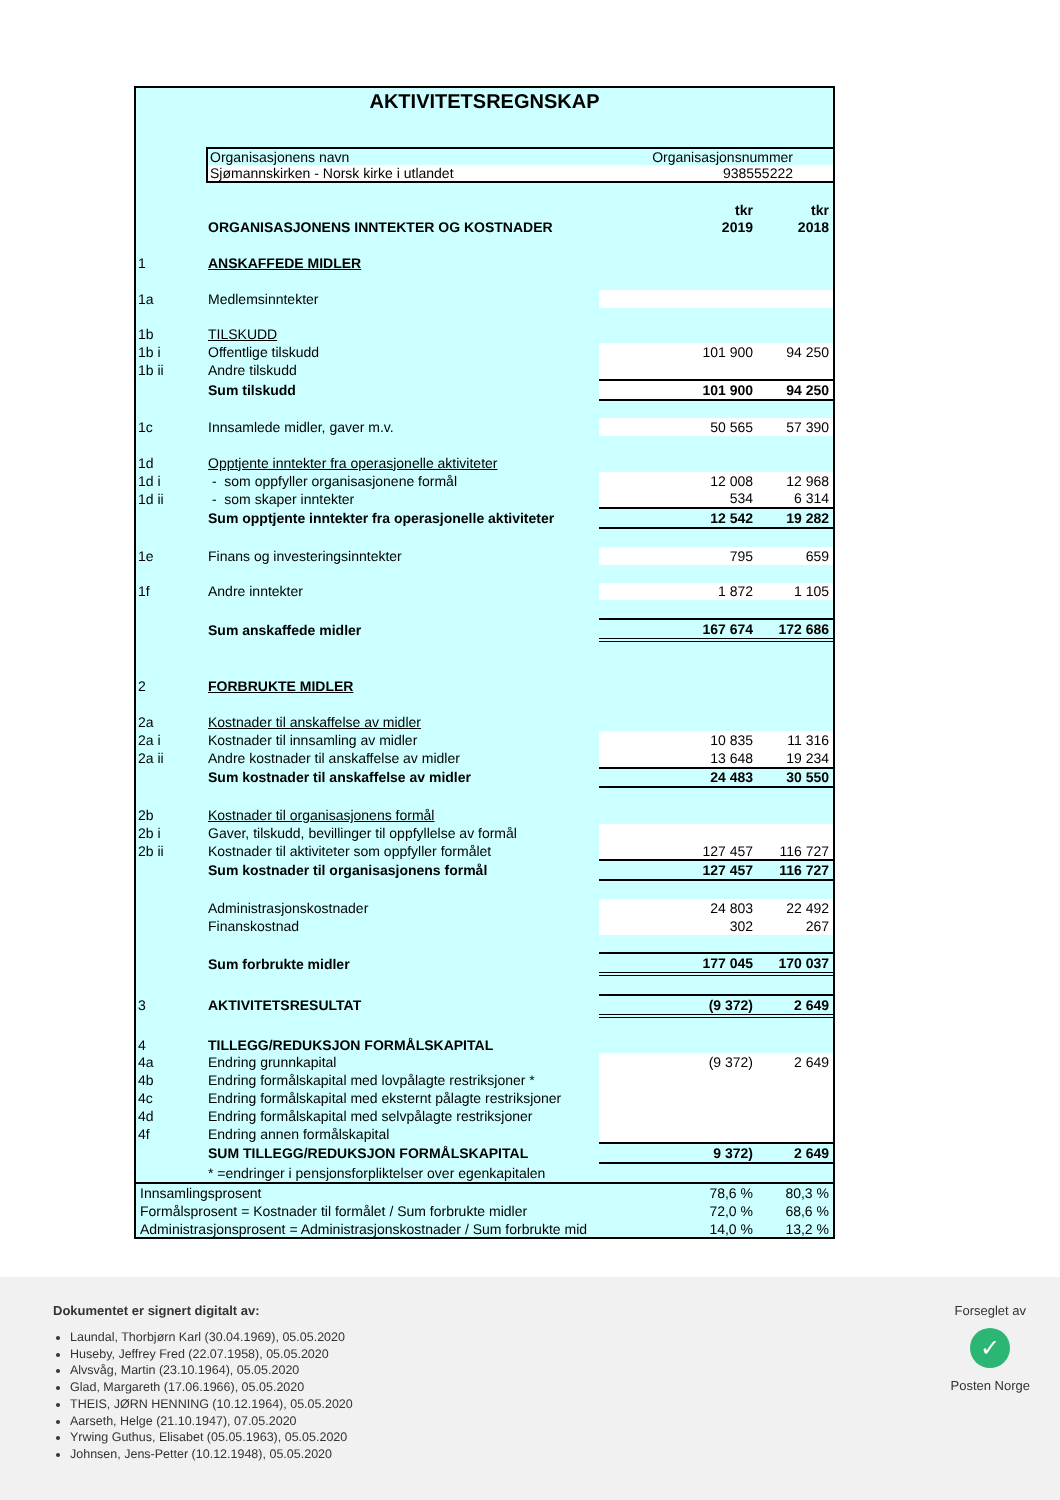AKTIVITETSREGNSKAP
Organisasjonens navn Organisasjonsnummer
Sjømannskirken - Norsk kirke i utlandet 938555222
| | | tkr | tkr |
| | ORGANISASJONENS INNTEKTER OG KOSTNADER | 2019 | 2018 |
| 1 | ANSKAFFEDE MIDLER | | |
| 1a | Medlemsinntekter | | |
| 1b | TILSKUDD | | |
| 1b i | Offentlige tilskudd | 101 900 | 94 250 |
| 1b ii | Andre tilskudd | | |
| | Sum tilskudd | 101 900 | 94 250 |
| 1c | Innsamlede midler, gaver m.v. | 50 565 | 57 390 |
| 1d | Opptjente inntekter fra operasjonelle aktiviteter | | |
| 1d i | - som oppfyller organisasjonene formål | 12 008 | 12 968 |
| 1d ii | - som skaper inntekter | 534 | 6 314 |
| | Sum opptjente inntekter fra operasjonelle aktiviteter | 12 542 | 19 282 |
| 1e | Finans og investeringsinntekter | 795 | 659 |
| 1f | Andre inntekter | 1 872 | 1 105 |
| | Sum anskaffede midler | 167 674 | 172 686 |
| 2 | FORBRUKTE MIDLER | | |
| 2a | Kostnader til anskaffelse av midler | | |
| 2a i | Kostnader til innsamling av midler | 10 835 | 11 316 |
| 2a ii | Andre kostnader til anskaffelse av midler | 13 648 | 19 234 |
| | Sum kostnader til anskaffelse av midler | 24 483 | 30 550 |
| 2b | Kostnader til organisasjonens formål | | |
| 2b i | Gaver, tilskudd, bevillinger til oppfyllelse av formål | | |
| 2b ii | Kostnader til aktiviteter som oppfyller formålet | 127 457 | 116 727 |
| | Sum kostnader til organisasjonens formål | 127 457 | 116 727 |
| | Administrasjonskostnader | 24 803 | 22 492 |
| | Finanskostnad | 302 | 267 |
| | Sum forbrukte midler | 177 045 | 170 037 |
| 3 | AKTIVITETSRESULTAT | (9 372) | 2 649 |
| 4 | TILLEGG/REDUKSJON FORMÅLSKAPITAL | | |
| 4a | Endring grunnkapital | (9 372) | 2 649 |
| 4b | Endring formålskapital med lovpålagte restriksjoner * | | |
| 4c | Endring formålskapital med eksternt pålagte restriksjoner | | |
| 4d | Endring formålskapital med selvpålagte restriksjoner | | |
| 4f | Endring annen formålskapital | | |
| | SUM TILLEGG/REDUKSJON FORMÅLSKAPITAL | 9 372) | 2 649 |
| | * =endringer i pensjonsforpliktelser over egenkapitalen | | |
| Innsamlingsprosent | 78,6 % | 80,3 % |
| Formålsprosent = Kostnader til formålet / Sum forbrukte midler | 72,0 % | 68,6 % |
| Administrasjonsprosent = Administrasjonskostnader / Sum forbrukte mid | 14,0 % | 13,2 % |
Dokumentet er signert digitalt av:
Laundal, Thorbjørn Karl (30.04.1969), 05.05.2020
Huseby, Jeffrey Fred (22.07.1958), 05.05.2020
Alvsvåg, Martin (23.10.1964), 05.05.2020
Glad, Margareth (17.06.1966), 05.05.2020
THEIS, JØRN HENNING (10.12.1964), 05.05.2020
Aarseth, Helge (21.10.1947), 07.05.2020
Yrwing Guthus, Elisabet (05.05.1963), 05.05.2020
Johnsen, Jens-Petter (10.12.1948), 05.05.2020
Forseglet av
✓
Posten Norge